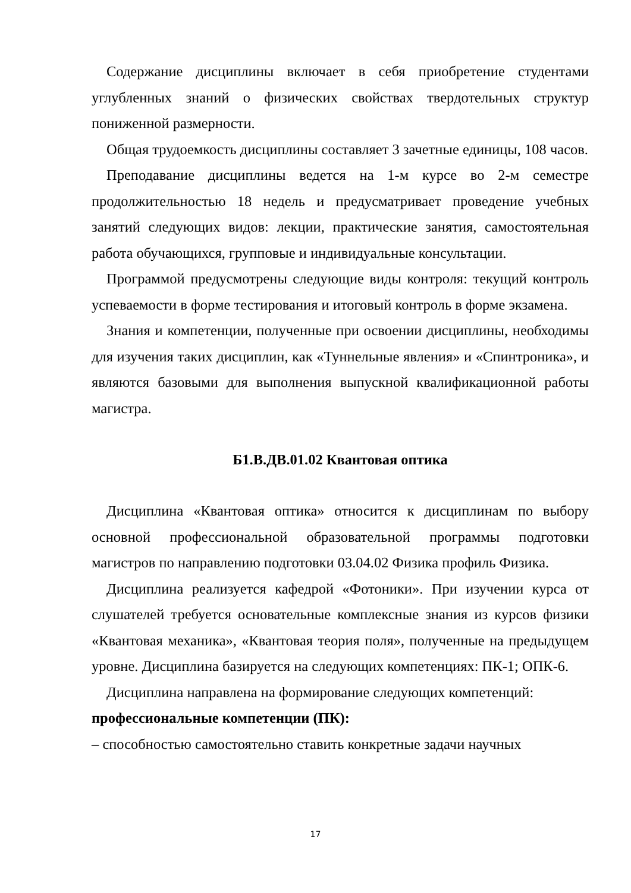Содержание дисциплины включает в себя приобретение студентами углубленных знаний о физических свойствах твердотельных структур пониженной размерности.
Общая трудоемкость дисциплины составляет 3 зачетные единицы, 108 часов.
Преподавание дисциплины ведется на 1-м курсе во 2-м семестре продолжительностью 18 недель и предусматривает проведение учебных занятий следующих видов: лекции, практические занятия, самостоятельная работа обучающихся, групповые и индивидуальные консультации.
Программой предусмотрены следующие виды контроля: текущий контроль успеваемости в форме тестирования и итоговый контроль в форме экзамена.
Знания и компетенции, полученные при освоении дисциплины, необходимы для изучения таких дисциплин, как «Туннельные явления» и «Спинтроника», и являются базовыми для выполнения выпускной квалификационной работы магистра.
Б1.В.ДВ.01.02 Квантовая оптика
Дисциплина «Квантовая оптика» относится к дисциплинам по выбору основной профессиональной образовательной программы подготовки магистров по направлению подготовки 03.04.02 Физика профиль Физика.
Дисциплина реализуется кафедрой «Фотоники». При изучении курса от слушателей требуется основательные комплексные знания из курсов физики «Квантовая механика», «Квантовая теория поля», полученные на предыдущем уровне. Дисциплина базируется на следующих компетенциях: ПК-1; ОПК-6.
Дисциплина направлена на формирование следующих компетенций:
профессиональные компетенции (ПК):
– способностью самостоятельно ставить конкретные задачи научных
17